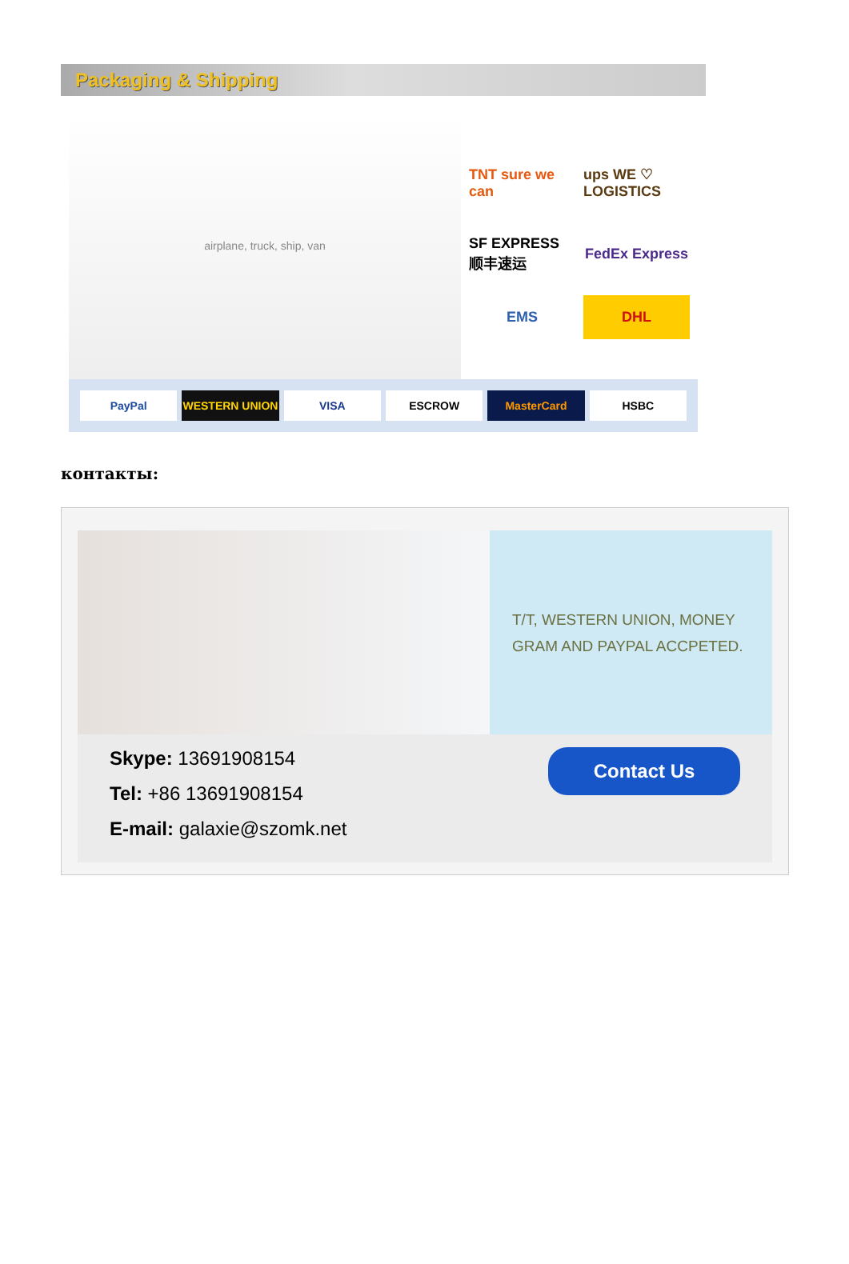Packaging & Shipping
airplane, truck, ship, van
TNT sure we can
ups WE ♡ LOGISTICS
SF EXPRESS 顺丰速运
FedEx Express
EMS
DHL
PayPal WESTERN UNION VISA ESCROW MasterCard HSBC
контакты:
T/T, WESTERN UNION, MONEY
GRAM AND PAYPAL ACCPETED.
Skype: 13691908154
Tel: +86 13691908154
E-mail: galaxie@szomk.net
Contact Us